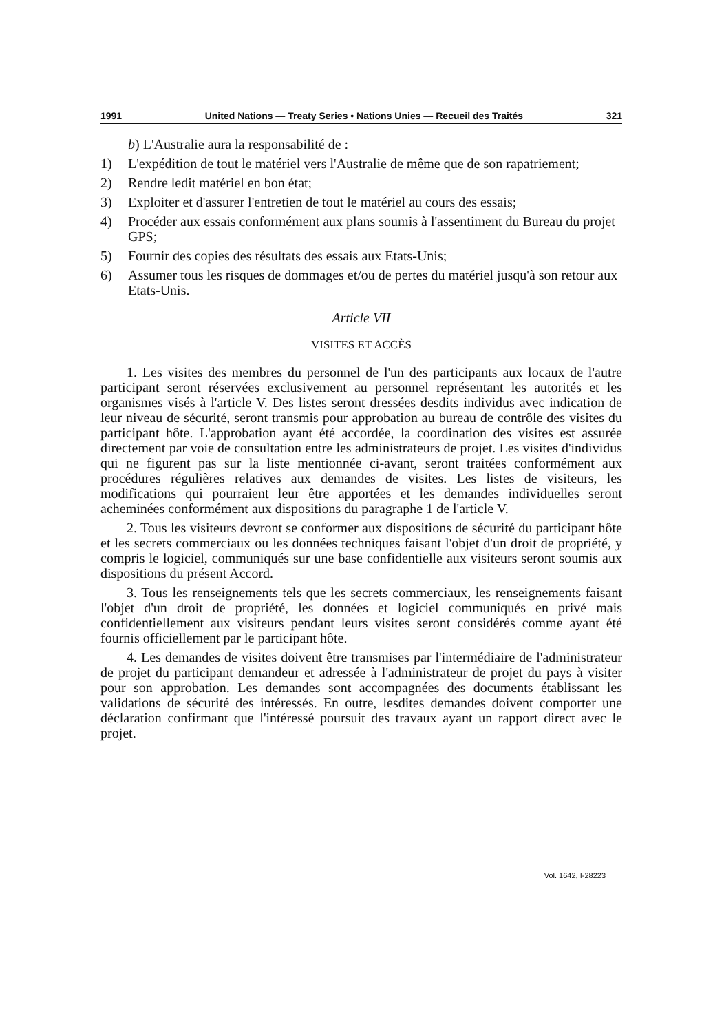1991 United Nations — Treaty Series • Nations Unies — Recueil des Traités 321
b) L'Australie aura la responsabilité de :
1) L'expédition de tout le matériel vers l'Australie de même que de son rapatriement;
2) Rendre ledit matériel en bon état;
3) Exploiter et d'assurer l'entretien de tout le matériel au cours des essais;
4) Procéder aux essais conformément aux plans soumis à l'assentiment du Bureau du projet GPS;
5) Fournir des copies des résultats des essais aux Etats-Unis;
6) Assumer tous les risques de dommages et/ou de pertes du matériel jusqu'à son retour aux Etats-Unis.
Article VII
VISITES ET ACCÈS
1. Les visites des membres du personnel de l'un des participants aux locaux de l'autre participant seront réservées exclusivement au personnel représentant les autorités et les organismes visés à l'article V. Des listes seront dressées desdits individus avec indication de leur niveau de sécurité, seront transmis pour approbation au bureau de contrôle des visites du participant hôte. L'approbation ayant été accordée, la coordination des visites est assurée directement par voie de consultation entre les administrateurs de projet. Les visites d'individus qui ne figurent pas sur la liste mentionnée ci-avant, seront traitées conformément aux procédures régulières relatives aux demandes de visites. Les listes de visiteurs, les modifications qui pourraient leur être apportées et les demandes individuelles seront acheminées conformément aux dispositions du paragraphe 1 de l'article V.
2. Tous les visiteurs devront se conformer aux dispositions de sécurité du participant hôte et les secrets commerciaux ou les données techniques faisant l'objet d'un droit de propriété, y compris le logiciel, communiqués sur une base confidentielle aux visiteurs seront soumis aux dispositions du présent Accord.
3. Tous les renseignements tels que les secrets commerciaux, les renseignements faisant l'objet d'un droit de propriété, les données et logiciel communiqués en privé mais confidentiellement aux visiteurs pendant leurs visites seront considérés comme ayant été fournis officiellement par le participant hôte.
4. Les demandes de visites doivent être transmises par l'intermédiaire de l'administrateur de projet du participant demandeur et adressée à l'administrateur de projet du pays à visiter pour son approbation. Les demandes sont accompagnées des documents établissant les validations de sécurité des intéressés. En outre, lesdites demandes doivent comporter une déclaration confirmant que l'intéressé poursuit des travaux ayant un rapport direct avec le projet.
Vol. 1642, I-28223